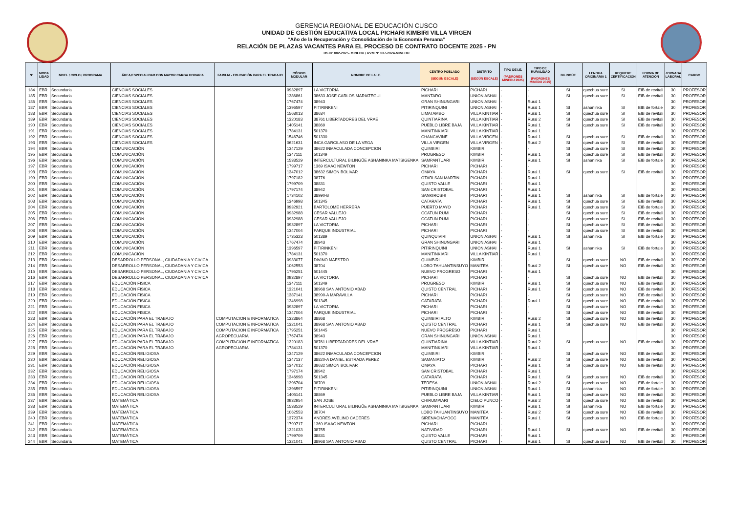GERENCIA REGIONAL DE EDUCACIÓN CUSCO
UNIDAD DE GESTIÓN EDUCATIVA LOCAL PICHARI KIMBIRI VILLA VIRGEN
“Año de la Recuperación y Consolidación de la Economía Peruana”
RELACIÓN DE PLAZAS VACANTES PARA EL PROCESO DE CONTRATO DOCENTE 2025 - PN
DS N° 002-2025- MINEDU / RVM N° 037-2024-MINEDU
| N° | MODA LIDAD | NIVEL / CICLO / PROGRAMA | ÁREA/ESPECIALIDAD CON MAYOR CARGA HORARIA | FAMILIA - EDUCACIÓN PARA EL TRABAJO | CÓDIGO MODULAR | NOMBRE DE LA I.E. | CENTRO POBLADO (SEGÚN ESCALE) | DISTRITO (SEGÚN ESCALE) | TIPO DE I.E. (PADRONES MINEDU 2025) | TIPO DE RURALIDAD (PADRONES MINEDU 2025) | BILINGÜE | LENGUA ORIGINARIA 1 | REQUIERE CERTIFICACIÓN | FORMA DE ATENCIÓN | JORNADA LABORAL | CARGO |
| --- | --- | --- | --- | --- | --- | --- | --- | --- | --- | --- | --- | --- | --- | --- | --- | --- |
| 184 | EBR | Secundaria | CIENCIAS SOCIALES | | 0932897 | LA VICTORIA | PICHARI | PICHARI | - | - | SI | quechua sure | SI | EIB de revitali | 30 | PROFESOR |
| 185 | EBR | Secundaria | CIENCIAS SOCIALES | | 1386861 | 38633 JOSE CARLOS MARIATEGUI | MANTARO | UNION ASHAI | - | - | SI | quechua sure | SI | EIB de revitali | 30 | PROFESOR |
| 186 | EBR | Secundaria | CIENCIAS SOCIALES | | 1767474 | 38943 | GRAN SHINUNGARI | UNION ASHAI | - | Rural 1 | | | | | 30 | PROFESOR |
| 187 | EBR | Secundaria | CIENCIAS SOCIALES | | 1396597 | PITIRINKENI | PITIRINQUINI | UNION ASHAI | - | Rural 1 | SI | ashaninka | SI | EIB de fortale | 30 | PROFESOR |
| 188 | EBR | Secundaria | CIENCIAS SOCIALES | | 1568013 | 38634 | LIMATAMBO | VILLA KINTIAR | - | Rural 1 | SI | quechua sure | SI | EIB de revitali | 30 | PROFESOR |
| 189 | EBR | Secundaria | CIENCIAS SOCIALES | | 1320183 | 38761 LIBERTADORES DEL VRAE | QUINTIARINA | VILLA KINTIAR | - | Rural 2 | SI | quechua sure | SI | EIB de revitali | 30 | PROFESOR |
| 190 | EBR | Secundaria | CIENCIAS SOCIALES | | 1405141 | 38869 | PUEBLO LIBRE BAJA | VILLA KINTIAR | - | Rural 1 | SI | quechua sure | SI | EIB de revitali | 30 | PROFESOR |
| 191 | EBR | Secundaria | CIENCIAS SOCIALES | | 1784131 | 501370 | MANITINKIARI | VILLA KINTIAR | - | Rural 1 | | | | | 30 | PROFESOR |
| 192 | EBR | Secundaria | CIENCIAS SOCIALES | | 1546746 | 501330 | CHANCAVINE | VILLA VIRGEN | - | Rural 1 | SI | quechua sure | SI | EIB de revitali | 30 | PROFESOR |
| 193 | EBR | Secundaria | CIENCIAS SOCIALES | | 0621631 | INCA GARCILASO DE LA VEGA | VILLA VIRGEN | VILLA VIRGEN | - | Rural 2 | SI | quechua sure | SI | EIB de revitali | 30 | PROFESOR |
| 194 | EBR | Secundaria | COMUNICACIÓN | | 1347129 | 38622 INMACULADA CONCEPCION | QUIMBIRI | KIMBIRI | - | - | SI | quechua sure | SI | EIB de revitali | 30 | PROFESOR |
| 195 | EBR | Secundaria | COMUNICACIÓN | | 1347111 | 501349 | PROGRESO | KIMBIRI | - | Rural 1 | SI | quechua sure | SI | EIB de revitali | 30 | PROFESOR |
| 196 | EBR | Secundaria | COMUNICACIÓN | | 1538529 | INTERCULTURAL BILINGÜE ASHANINKA MATSIGENKA | SAMPANTUARI | KIMBIRI | - | Rural 1 | SI | ashaninka | SI | EIB de fortale | 30 | PROFESOR |
| 197 | EBR | Secundaria | COMUNICACIÓN | | 1799717 | 1369 ISAAC NEWTON | PICHARI | PICHARI | - | - | | | | | 30 | PROFESOR |
| 198 | EBR | Secundaria | COMUNICACIÓN | | 1347012 | 38632 SIMON BOLIVAR | OMAYA | PICHARI | - | Rural 1 | SI | quechua sure | SI | EIB de revitali | 30 | PROFESOR |
| 199 | EBR | Secundaria | COMUNICACIÓN | | 1797182 | 38776 | OTARI SAN MARTIN | PICHARI | - | Rural 1 | | | | | 30 | PROFESOR |
| 200 | EBR | Secundaria | COMUNICACIÓN | | 1799709 | 38831 | QUISTO VALLE | PICHARI | - | Rural 1 | | | | | 30 | PROFESOR |
| 201 | EBR | Secundaria | COMUNICACIÓN | | 1797174 | 38942 | SAN CRISTOBAL | PICHARI | - | Rural 1 | | | | | 30 | PROFESOR |
| 202 | EBR | Secundaria | COMUNICACIÓN | | 1734102 | 38990-B | SANKIROSHI | PICHARI | - | Rural 1 | SI | ashaninka | SI | EIB de fortale | 30 | PROFESOR |
| 203 | EBR | Secundaria | COMUNICACIÓN | | 1346998 | 501345 | CATARATA | PICHARI | - | Rural 1 | SI | quechua sure | SI | EIB de revitali | 30 | PROFESOR |
| 204 | EBR | Secundaria | COMUNICACIÓN | | 0932921 | BARTOLOME HERRERA | PUERTO MAYO | PICHARI | - | Rural 1 | SI | quechua sure | SI | EIB de fortale | 30 | PROFESOR |
| 205 | EBR | Secundaria | COMUNICACIÓN | | 0932988 | CESAR VALLEJO | CCATUN RUMI | PICHARI | - | - | SI | quechua sure | SI | EIB de revitali | 30 | PROFESOR |
| 206 | EBR | Secundaria | COMUNICACIÓN | | 0932988 | CESAR VALLEJO | CCATUN RUMI | PICHARI | - | - | SI | quechua sure | SI | EIB de revitali | 30 | PROFESOR |
| 207 | EBR | Secundaria | COMUNICACIÓN | | 0932897 | LA VICTORIA | PICHARI | PICHARI | - | - | SI | quechua sure | SI | EIB de revitali | 30 | PROFESOR |
| 208 | EBR | Secundaria | COMUNICACIÓN | | 1347004 | PARQUE INDUSTRIAL | PICHARI | PICHARI | - | - | SI | quechua sure | SI | EIB de revitali | 30 | PROFESOR |
| 209 | EBR | Secundaria | COMUNICACIÓN | | 1735323 | 501389 | QUINQUIVIRI | UNION ASHAI | - | Rural 1 | SI | ashaninka | SI | EIB de fortale | 30 | PROFESOR |
| 210 | EBR | Secundaria | COMUNICACIÓN | | 1767474 | 38943 | GRAN SHINUNGARI | UNION ASHAI | - | Rural 1 | | | | | 30 | PROFESOR |
| 211 | EBR | Secundaria | COMUNICACIÓN | | 1396597 | PITIRINKENI | PITIRINQUINI | UNION ASHAI | - | Rural 1 | SI | ashaninka | SI | EIB de fortale | 30 | PROFESOR |
| 212 | EBR | Secundaria | COMUNICACIÓN | | 1784131 | 501370 | MANITINKIARI | VILLA KINTIAR | - | Rural 1 | | | | | 30 | PROFESOR |
| 213 | EBR | Secundaria | DESARROLLO PERSONAL, CIUDADANIA Y CIVICA | | 0933077 | DIVINO MAESTRO | QUIMBIRI | KIMBIRI | - | - | SI | quechua sure | NO | EIB de revitali | 30 | PROFESOR |
| 214 | EBR | Secundaria | DESARROLLO PERSONAL, CIUDADANIA Y CIVICA | | 1062553 | 38704 | LOBO TAHUANTINSUYO | MANITEA | - | Rural 2 | SI | quechua sure | NO | EIB de revitali | 30 | PROFESOR |
| 215 | EBR | Secundaria | DESARROLLO PERSONAL, CIUDADANIA Y CIVICA | | 1795251 | 501445 | NUEVO PROGRESO | PICHARI | - | Rural 1 | | | | | 30 | PROFESOR |
| 216 | EBR | Secundaria | DESARROLLO PERSONAL, CIUDADANIA Y CIVICA | | 0932897 | LA VICTORIA | PICHARI | PICHARI | - | - | SI | quechua sure | NO | EIB de revitali | 30 | PROFESOR |
| 217 | EBR | Secundaria | EDUCACIÓN FISICA | | 1347111 | 501349 | PROGRESO | KIMBIRI | - | Rural 1 | SI | quechua sure | NO | EIB de revitali | 30 | PROFESOR |
| 218 | EBR | Secundaria | EDUCACIÓN FISICA | | 1321041 | 38968 SAN ANTONIO ABAD | QUISTO CENTRAL | PICHARI | - | Rural 1 | SI | quechua sure | NO | EIB de revitali | 30 | PROFESOR |
| 219 | EBR | Secundaria | EDUCACIÓN FISICA | | 1387141 | 38990-A MARAVILLA | PICHARI | PICHARI | - | - | SI | quechua sure | NO | EIB de revitali | 30 | PROFESOR |
| 220 | EBR | Secundaria | EDUCACIÓN FISICA | | 1346998 | 501345 | CATARATA | PICHARI | - | Rural 1 | SI | quechua sure | NO | EIB de revitali | 30 | PROFESOR |
| 221 | EBR | Secundaria | EDUCACIÓN FISICA | | 0932897 | LA VICTORIA | PICHARI | PICHARI | - | - | SI | quechua sure | NO | EIB de revitali | 30 | PROFESOR |
| 222 | EBR | Secundaria | EDUCACIÓN FISICA | | 1347004 | PARQUE INDUSTRIAL | PICHARI | PICHARI | - | - | SI | quechua sure | NO | EIB de revitali | 30 | PROFESOR |
| 223 | EBR | Secundaria | EDUCACIÓN PARA EL TRABAJO | COMPUTACION E INFORMATICA | 1323864 | 38868 | QUIMBIRI ALTO | KIMBIRI | - | Rural 2 | SI | quechua sure | NO | EIB de revitali | 30 | PROFESOR |
| 224 | EBR | Secundaria | EDUCACIÓN PARA EL TRABAJO | COMPUTACION E INFORMATICA | 1321041 | 38968 SAN ANTONIO ABAD | QUISTO CENTRAL | PICHARI | - | Rural 1 | SI | quechua sure | NO | EIB de revitali | 30 | PROFESOR |
| 225 | EBR | Secundaria | EDUCACIÓN PARA EL TRABAJO | COMPUTACION E INFORMATICA | 1795251 | 501445 | NUEVO PROGRESO | PICHARI | - | Rural 1 | | | | | 30 | PROFESOR |
| 226 | EBR | Secundaria | EDUCACIÓN PARA EL TRABAJO | AGROPECUARIA | 1767474 | 38943 | GRAN SHINUNGARI | UNION ASHAI | - | Rural 1 | | | | | 30 | PROFESOR |
| 227 | EBR | Secundaria | EDUCACIÓN PARA EL TRABAJO | COMPUTACION E INFORMATICA | 1320183 | 38761 LIBERTADORES DEL VRAE | QUINTIARINA | VILLA KINTIAR | - | Rural 2 | SI | quechua sure | NO | EIB de revitali | 30 | PROFESOR |
| 228 | EBR | Secundaria | EDUCACIÓN PARA EL TRABAJO | AGROPECUARIA | 1784131 | 501370 | MANITINKIARI | VILLA KINTIAR | - | Rural 1 | | | | | 30 | PROFESOR |
| 229 | EBR | Secundaria | EDUCACIÓN RELIGIOSA | | 1347129 | 38622 INMACULADA CONCEPCION | QUIMBIRI | KIMBIRI | - | - | SI | quechua sure | NO | EIB de revitali | 30 | PROFESOR |
| 230 | EBR | Secundaria | EDUCACIÓN RELIGIOSA | | 1347137 | 38820-A DANIEL ESTRADA PEREZ | SAMANIATO | KIMBIRI | - | Rural 2 | SI | quechua sure | NO | EIB de revitali | 30 | PROFESOR |
| 231 | EBR | Secundaria | EDUCACIÓN RELIGIOSA | | 1347012 | 38632 SIMON BOLIVAR | OMAYA | PICHARI | - | Rural 1 | SI | quechua sure | NO | EIB de revitali | 30 | PROFESOR |
| 232 | EBR | Secundaria | EDUCACIÓN RELIGIOSA | | 1797174 | 38942 | SAN CRISTOBAL | PICHARI | - | Rural 1 | | | | | 30 | PROFESOR |
| 233 | EBR | Secundaria | EDUCACIÓN RELIGIOSA | | 1346998 | 501345 | CATARATA | PICHARI | - | Rural 1 | SI | quechua sure | NO | EIB de revitali | 30 | PROFESOR |
| 234 | EBR | Secundaria | EDUCACIÓN RELIGIOSA | | 1396704 | 38709 | TERESA | UNION ASHAI | - | Rural 2 | SI | quechua sure | NO | EIB de fortale | 30 | PROFESOR |
| 235 | EBR | Secundaria | EDUCACIÓN RELIGIOSA | | 1396597 | PITIRINKENI | PITIRINQUINI | UNION ASHAI | - | Rural 1 | SI | ashaninka | NO | EIB de fortale | 30 | PROFESOR |
| 236 | EBR | Secundaria | EDUCACIÓN RELIGIOSA | | 1405141 | 38869 | PUEBLO LIBRE BAJA | VILLA KINTIAR | - | Rural 1 | SI | quechua sure | NO | EIB de revitali | 30 | PROFESOR |
| 237 | EBR | Secundaria | MATEMÁTICA | | 0932954 | SAN JOSE | CHIRUMPIARI | CIELO PUNCO | - | Rural 2 | SI | quechua sure | NO | EIB de revitali | 30 | PROFESOR |
| 238 | EBR | Secundaria | MATEMÁTICA | | 1538529 | INTERCULTURAL BILINGÜE ASHANINKA MATSIGENKA | SAMPANTUARI | KIMBIRI | - | Rural 1 | SI | ashaninka | NO | EIB de fortale | 30 | PROFESOR |
| 239 | EBR | Secundaria | MATEMÁTICA | | 1062553 | 38704 | LOBO TAHUANTINSUYO | MANITEA | - | Rural 2 | SI | quechua sure | NO | EIB de revitali | 30 | PROFESOR |
| 240 | EBR | Secundaria | MATEMÁTICA | | 1372374 | ANDRES AVELINO CACERES | SIRENACHAYOCC | MANITEA | - | Rural 1 | SI | quechua sure | NO | EIB de fortale | 30 | PROFESOR |
| 241 | EBR | Secundaria | MATEMÁTICA | | 1799717 | 1369 ISAAC NEWTON | PICHARI | PICHARI | - | - | | | | | 30 | PROFESOR |
| 242 | EBR | Secundaria | MATEMÁTICA | | 1321033 | 38755 | NATIVIDAD | PICHARI | - | Rural 1 | SI | quechua sure | NO | EIB de revitali | 30 | PROFESOR |
| 243 | EBR | Secundaria | MATEMÁTICA | | 1799709 | 38831 | QUISTO VALLE | PICHARI | - | Rural 1 | | | | | 30 | PROFESOR |
| 244 | EBR | Secundaria | MATEMÁTICA | | 1321041 | 38968 SAN ANTONIO ABAD | QUISTO CENTRAL | PICHARI | - | Rural 1 | SI | quechua sure | NO | EIB de revitali | 30 | PROFESOR |